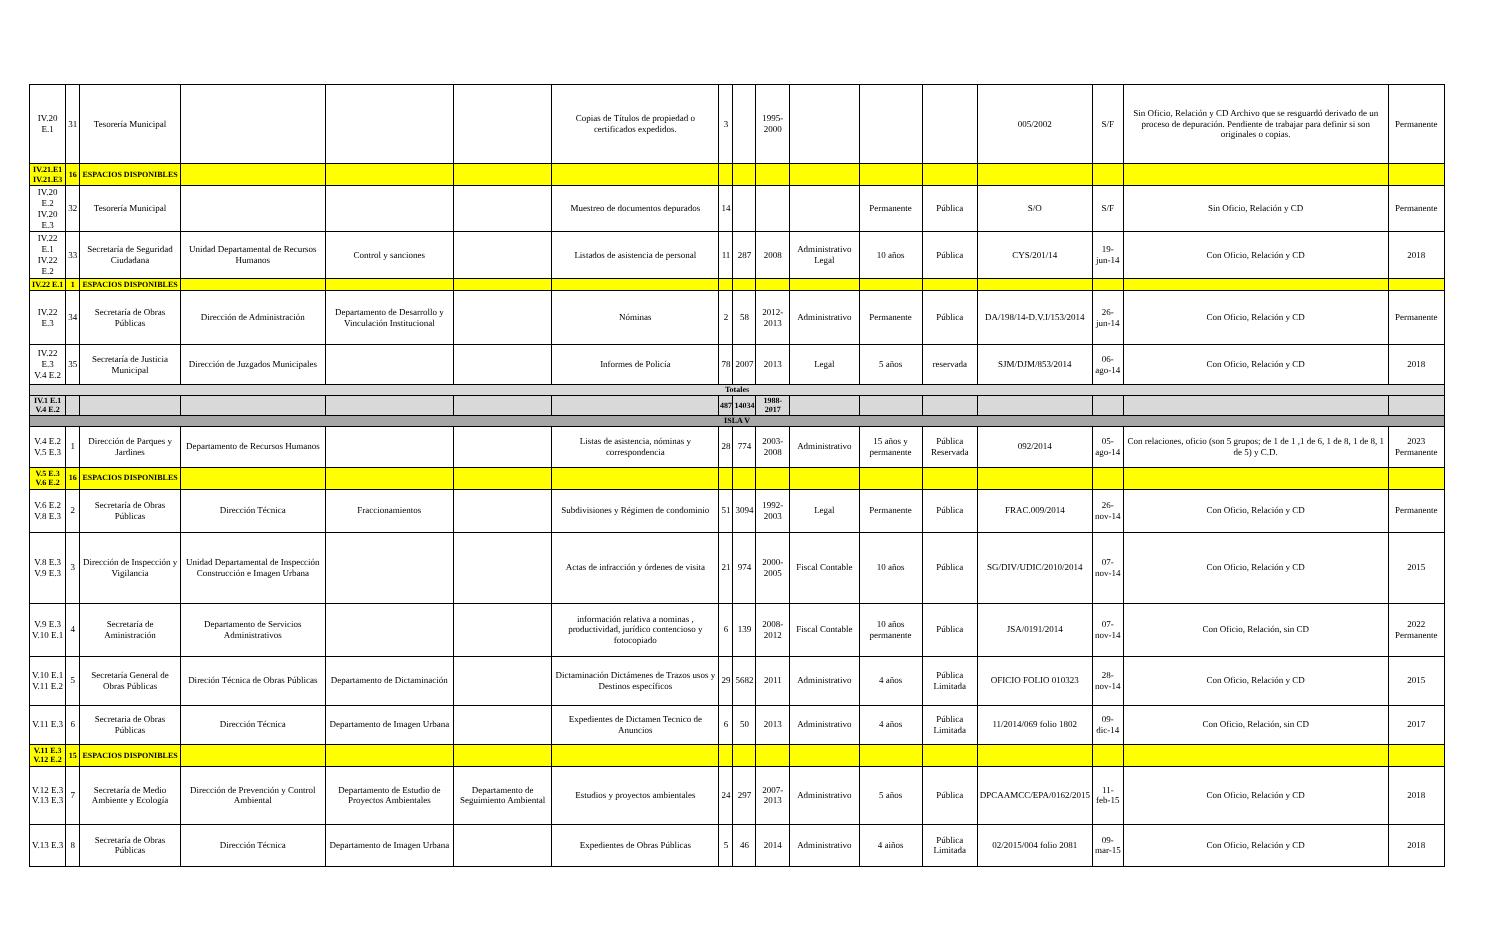| IV.20 E.1 | 31 | Tesorería Municipal | | | | Copias de Títulos de propiedad o certificados expedidos. | 3 | | 1995-2000 | | | | 005/2002 | S/F | Sin Oficio, Relación y CD Archivo que se resguardó derivado de un proceso de depuración. Pendiente de trabajar para definir si son originales o copias. | Permanente |
| IV.21.E1 IV.21.E3 | 16 | ESPACIOS DISPONIBLES | | | | | | | | | | | | | | |
| IV.20 E.2 IV.20 E.3 | 32 | Tesorería Municipal | | | | Muestreo de documentos depurados | 14 | | | | Permanente | Pública | S/O | S/F | Sin Oficio, Relación y CD | Permanente |
| IV.22 E.1 IV.22 E.2 | 33 | Secretaría de Seguridad Ciudadana | Unidad Departamental de Recursos Humanos | Control y sanciones | | Listados de asistencia de personal | 11 | 287 | 2008 | Administrativo Legal | 10 años | Pública | CYS/201/14 | 19-jun-14 | Con Oficio, Relación y CD | 2018 |
| IV.22 E.1 | 1 | ESPACIOS DISPONIBLES | | | | | | | | | | | | | | |
| IV.22 E.3 | 34 | Secretaría de Obras Públicas | Dirección de Administración | Departamento de Desarrollo y Vinculación Institucional | | Nóminas | 2 | 58 | 2012-2013 | Administrativo | Permanente | Pública | DA/198/14-D.V.I/153/2014 | 26-jun-14 | Con Oficio, Relación y CD | Permanente |
| IV.22 E.3 V.4 E.2 | 35 | Secretaría de Justicia Municipal | Dirección de Juzgados Municipales | | | Informes de Policía | 78 | 2007 | 2013 | Legal | 5 años | reservada | SJM/DJM/853/2014 | 06-ago-14 | Con Oficio, Relación y CD | 2018 |
| Totales | | | | | | | | | | | | | | | | |
| IV.1 E.1 V.4 E.2 | | | | | | | 487 | 14034 | 1988-2017 | | | | | | | |
| ISLA V | | | | | | | | | | | | | | | | |
| V.4 E.2 V.5 E.3 | 1 | Dirección de Parques y Jardines | Departamento de Recursos Humanos | | | Listas de asistencia, nóminas y correspondencia | 28 | 774 | 2003-2008 | Administrativo | 15 años y permanente | Pública Reservada | 092/2014 | 05-ago-14 | Con relaciones, oficio (son 5 grupos; de 1 de 1 ,1 de 6, 1 de 8, 1 de 8, 1 de 5) y C.D. | 2023 Permanente |
| V.5 E.3 V.6 E.2 | 16 | ESPACIOS DISPONIBLES | | | | | | | | | | | | | | |
| V.6 E.2 V.8 E.3 | 2 | Secretaría de Obras Públicas | Dirección Técnica | Fraccionamientos | | Subdivisiones y Régimen de condominio | 51 | 3094 | 1992-2003 | Legal | Permanente | Pública | FRAC.009/2014 | 26-nov-14 | Con Oficio, Relación y CD | Permanente |
| V.8 E.3 V.9 E.3 | 3 | Dirección de Inspección y Vigilancia | Unidad Departamental de Inspección Construcción e Imagen Urbana | | | Actas de infracción y órdenes de visita | 21 | 974 | 2000-2005 | Fiscal Contable | 10 años | Pública | SG/DIV/UDIC/2010/2014 | 07-nov-14 | Con Oficio, Relación y CD | 2015 |
| V.9 E.3 V.10 E.1 | 4 | Secretaría de Aministración | Departamento de Servicios Administrativos | | | información relativa a nominas , productividad, jurídico contencioso y fotocopiado | 6 | 139 | 2008-2012 | Fiscal Contable | 10 años permanente | Pública | JSA/0191/2014 | 07-nov-14 | Con Oficio, Relación, sin CD | 2022 Permanente |
| V.10 E.1 V.11 E.2 | 5 | Secretaría General de Obras Públicas | Direción Técnica de Obras Públicas | Departamento de Dictaminación | | Dictaminación Dictámenes de Trazos usos y Destinos específicos | 29 | 5682 | 2011 | Administrativo | 4 años | Pública Limitada | OFICIO FOLIO 010323 | 28-nov-14 | Con Oficio, Relación y CD | 2015 |
| V.11 E.3 | 6 | Secretaria de Obras Públicas | Dirección Técnica | Departamento de Imagen Urbana | | Expedientes de Dictamen Tecnico de Anuncios | 6 | 50 | 2013 | Administrativo | 4 años | Pública Limitada | 11/2014/069 folio 1802 | 09-dic-14 | Con Oficio, Relación, sin CD | 2017 |
| V.11 E.3 V.12 E.2 | 15 | ESPACIOS DISPONIBLES | | | | | | | | | | | | | | |
| V.12 E.3 V.13 E.3 | 7 | Secretaría de Medio Ambiente y Ecología | Dirección de Prevención y Control Ambiental | Departamento de Estudio de Proyectos Ambientales | Departamento de Seguimiento Ambiental | Estudios y proyectos ambientales | 24 | 297 | 2007-2013 | Administrativo | 5 años | Pública | DPCAAMCC/EPA/0162/2015 | 11-feb-15 | Con Oficio, Relación y CD | 2018 |
| V.13 E.3 | 8 | Secretaría de Obras Públicas | Dirección Técnica | Departamento de Imagen Urbana | | Expedientes de Obras Públicas | 5 | 46 | 2014 | Administrativo | 4 aiños | Pública Limitada | 02/2015/004 folio 2081 | 09-mar-15 | Con Oficio, Relación y CD | 2018 |